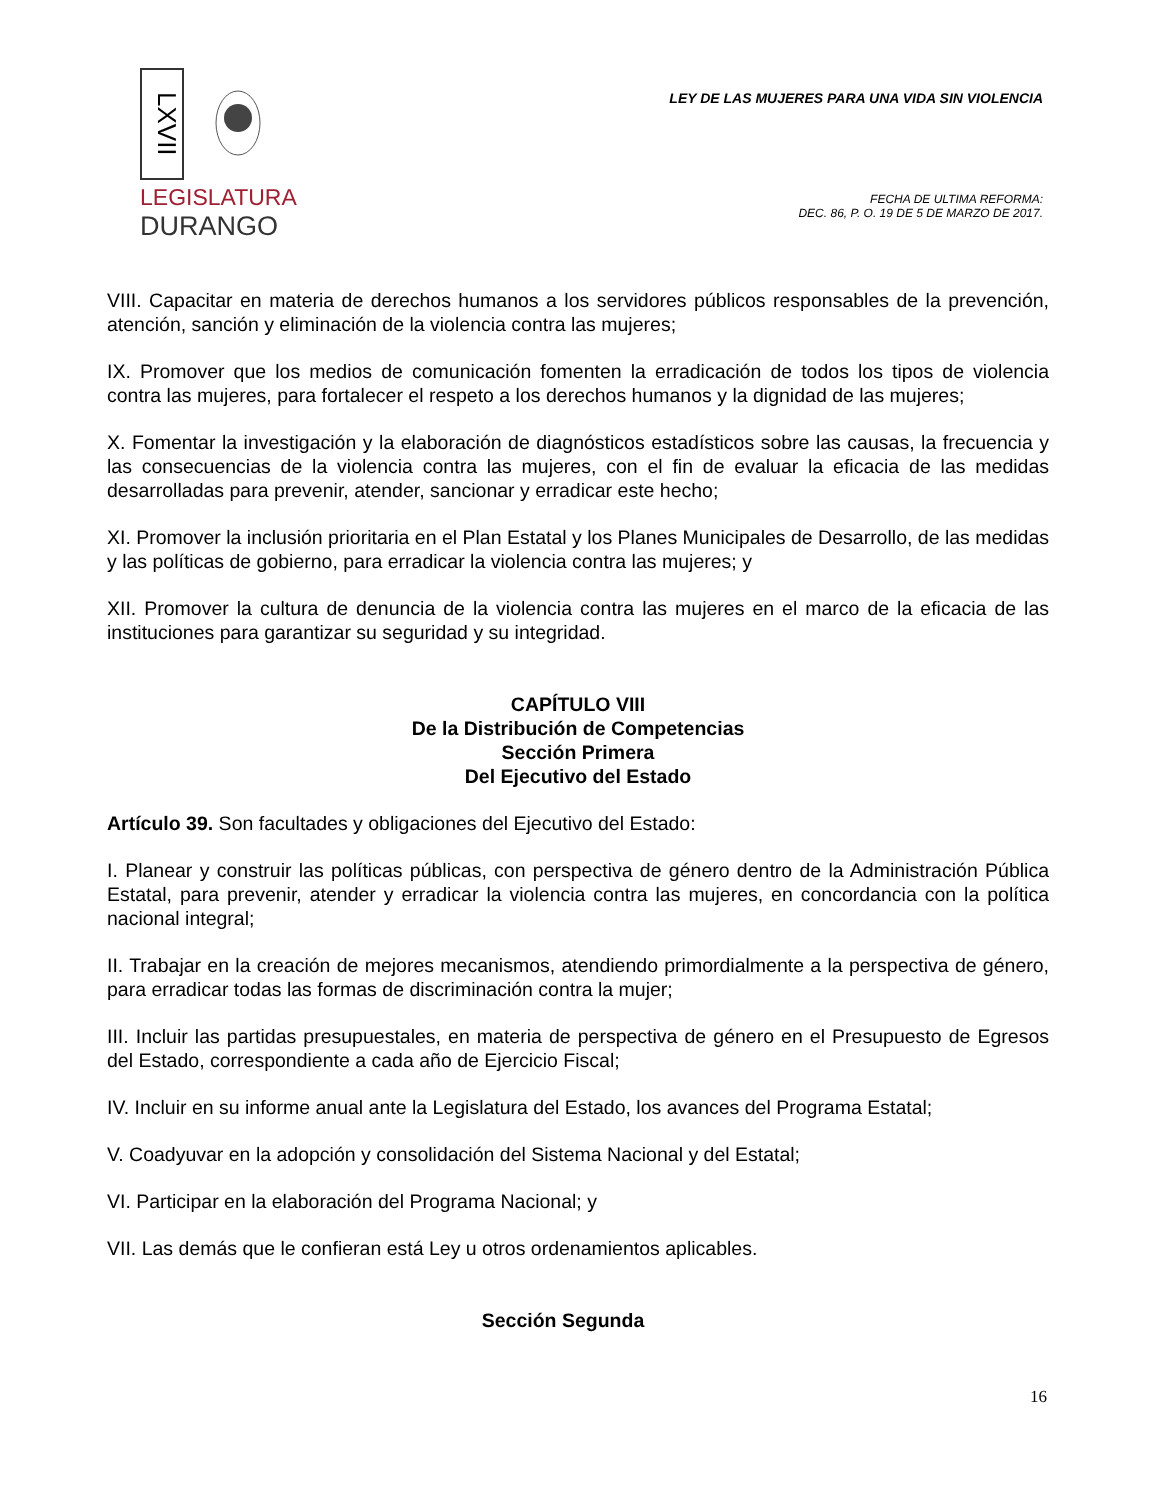LXVII
LEGISLATURA
DURANGO
LEY DE LAS MUJERES PARA UNA VIDA SIN VIOLENCIA
FECHA DE ULTIMA REFORMA:
DEC. 86, P. O. 19 DE 5 DE MARZO DE 2017.
VIII. Capacitar en materia de derechos humanos a los servidores públicos responsables de la prevención, atención, sanción y eliminación de la violencia contra las mujeres;
IX. Promover que los medios de comunicación fomenten la erradicación de todos los tipos de violencia contra las mujeres, para fortalecer el respeto a los derechos humanos y la dignidad de las mujeres;
X. Fomentar la investigación y la elaboración de diagnósticos estadísticos sobre las causas, la frecuencia y las consecuencias de la violencia contra las mujeres, con el fin de evaluar la eficacia de las medidas desarrolladas para prevenir, atender, sancionar y erradicar este hecho;
XI. Promover la inclusión prioritaria en el Plan Estatal y los Planes Municipales de Desarrollo, de las medidas y las políticas de gobierno, para erradicar la violencia contra las mujeres; y
XII. Promover la cultura de denuncia de la violencia contra las mujeres en el marco de la eficacia de las instituciones para garantizar su seguridad y su integridad.
CAPÍTULO VIII
De la Distribución de Competencias
Sección Primera
Del Ejecutivo del Estado
Artículo 39. Son facultades y obligaciones del Ejecutivo del Estado:
I. Planear y construir las políticas públicas, con perspectiva de género dentro de la Administración Pública Estatal, para prevenir, atender y erradicar la violencia contra las mujeres, en concordancia con la política nacional integral;
II. Trabajar en la creación de mejores mecanismos, atendiendo primordialmente a la perspectiva de género, para erradicar todas las formas de discriminación contra la mujer;
III. Incluir las partidas presupuestales, en materia de perspectiva de género en el Presupuesto de Egresos del Estado, correspondiente a cada año de Ejercicio Fiscal;
IV. Incluir en su informe anual ante la Legislatura del Estado, los avances del Programa Estatal;
V. Coadyuvar en la adopción y consolidación del Sistema Nacional y del Estatal;
VI. Participar en la elaboración del Programa Nacional; y
VII. Las demás que le confieran está Ley u otros ordenamientos aplicables.
Sección Segunda
16